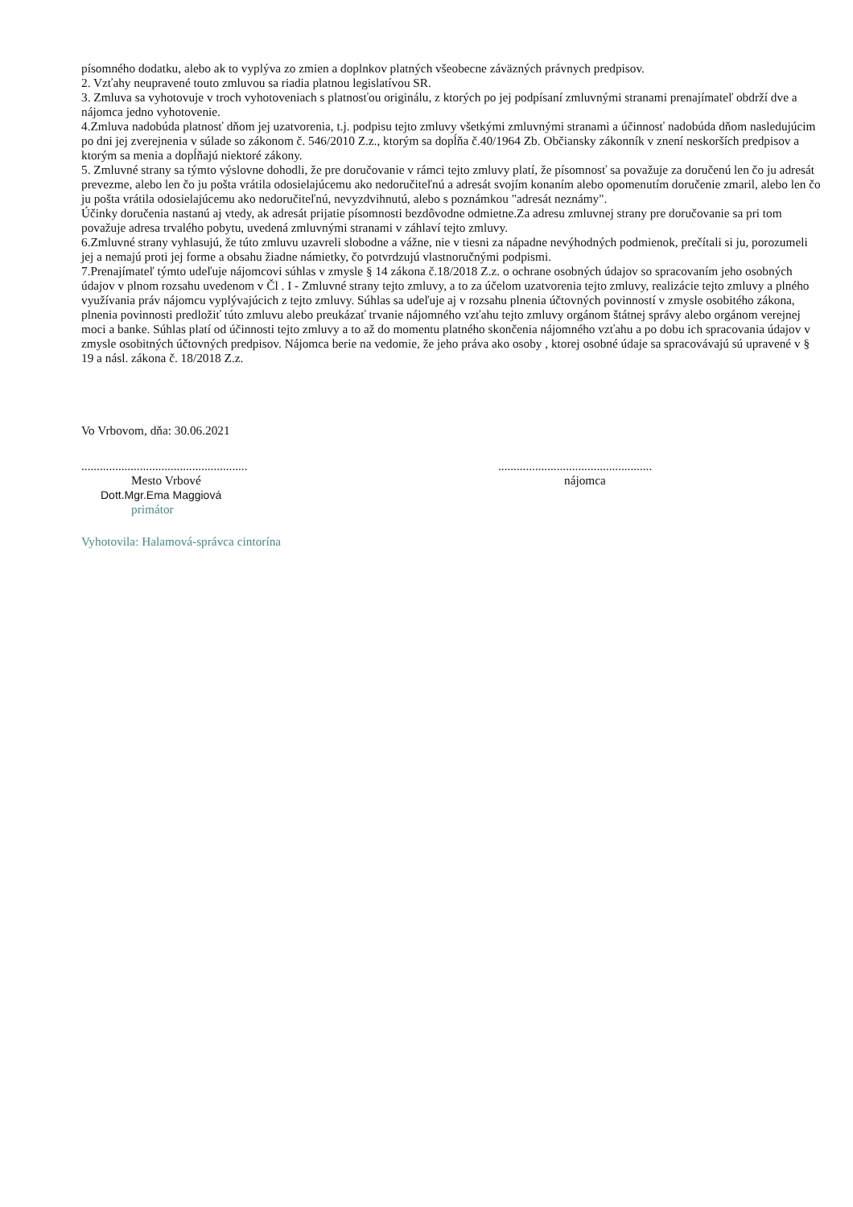písomného dodatku, alebo ak to vyplýva zo zmien a doplnkov platných všeobecne záväzných právnych predpisov.
2. Vzťahy neupravené touto zmluvou sa riadia platnou legislatívou SR.
3. Zmluva sa vyhotovuje v troch vyhotoveniach s platnosťou originálu, z ktorých po jej podpísaní zmluvnými stranami prenajímateľ obdrží dve a nájomca jedno vyhotovenie.
4.Zmluva nadobúda platnosť dňom jej uzatvorenia, t.j. podpisu tejto zmluvy všetkými zmluvnými stranami a účinnosť nadobúda dňom nasledujúcim po dni jej zverejnenia v súlade so zákonom č. 546/2010 Z.z., ktorým sa dopĺňa č.40/1964 Zb. Občiansky zákonník v znení neskorších predpisov a ktorým sa menia a dopĺňajú niektoré zákony.
5. Zmluvné strany sa týmto výslovne dohodli, že pre doručovanie v rámci tejto zmluvy platí, že písomnosť sa považuje za doručenú len čo ju adresát prevezme, alebo len čo ju pošta vrátila odosielajúcemu ako nedoručiteľnú a adresát svojím konaním alebo opomenutím doručenie zmaril, alebo len čo ju pošta vrátila odosielajúcemu ako nedoručiteľnú, nevyzdvihnutú, alebo s poznámkou "adresát neznámy".
Účinky doručenia nastanú aj vtedy, ak adresát prijatie písomnosti bezdôvodne odmietne.Za adresu zmluvnej strany pre doručovanie sa pri tom považuje adresa trvalého pobytu, uvedená zmluvnými stranami v záhlaví tejto zmluvy.
6.Zmluvné strany vyhlasujú, že túto zmluvu uzavreli slobodne a vážne, nie v tiesni za nápadne nevýhodných podmienok, prečítali si ju, porozumeli jej a nemajú proti jej forme a obsahu žiadne námietky, čo potvrdzujú vlastnoručnými podpismi.
7.Prenajímateľ týmto udeľuje nájomcovi súhlas v zmysle § 14 zákona č.18/2018 Z.z. o ochrane osobných údajov so spracovaním jeho osobných údajov v plnom rozsahu uvedenom v Čl . I - Zmluvné strany tejto zmluvy, a to za účelom uzatvorenia tejto zmluvy, realizácie tejto zmluvy a plného využívania práv nájomcu vyplývajúcich z tejto zmluvy. Súhlas sa udeľuje aj v rozsahu plnenia účtovných povinností v zmysle osobitého zákona, plnenia povinnosti predložiť túto zmluvu alebo preukázať trvanie nájomného vzťahu tejto zmluvy orgánom štátnej správy alebo orgánom verejnej moci a banke. Súhlas platí od účinnosti tejto zmluvy a to až do momentu platného skončenia nájomného vzťahu a po dobu ich spracovania údajov v zmysle osobitných účtovných predpisov. Nájomca berie na vedomie, že jeho práva ako osoby , ktorej osobné údaje sa spracovávajú sú upravené v § 19 a násl. zákona č. 18/2018 Z.z.
Vo Vrbovom, dňa: 30.06.2021
......................................................
Mesto Vrbové
Dott.Mgr.Ema Maggiová
primátor
..................................................
nájomca
Vyhotovila: Halamová-správca cintorína